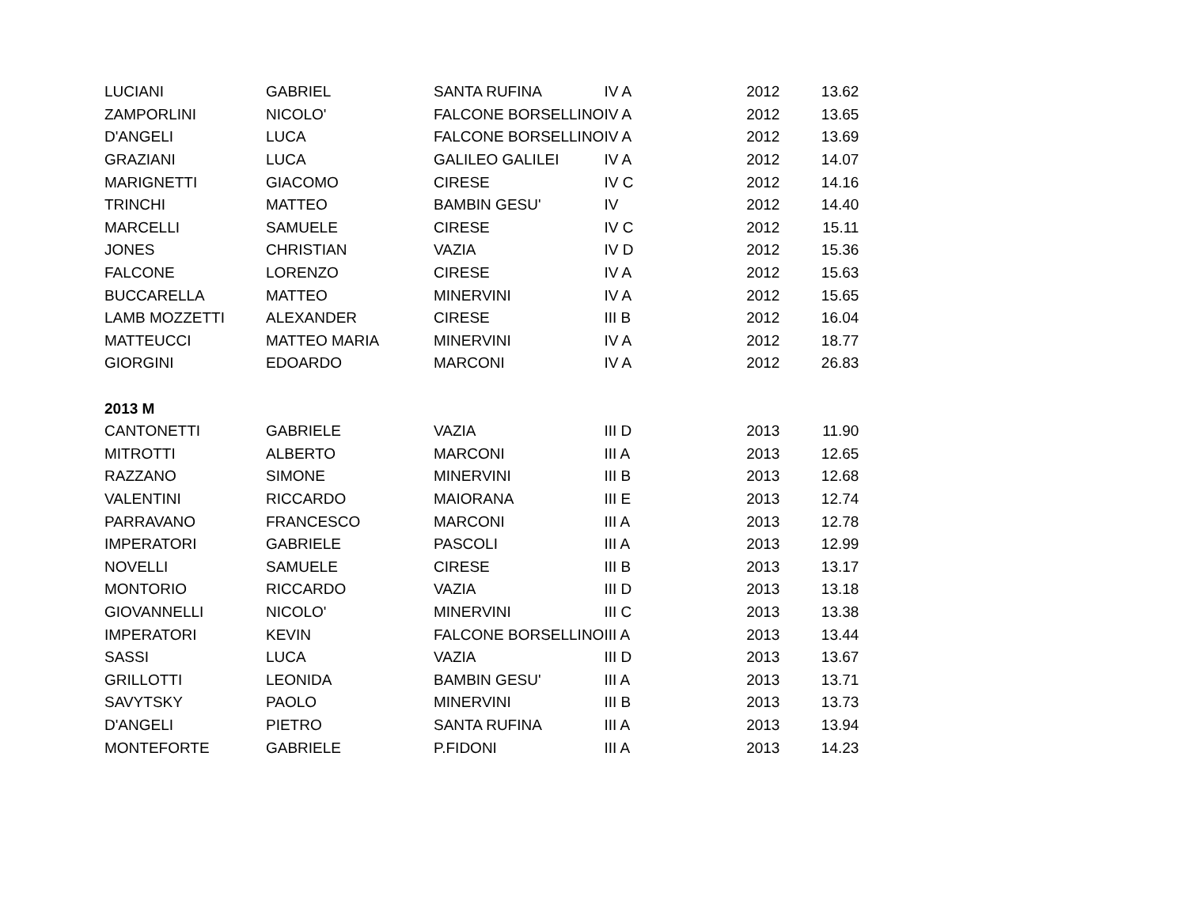| LUCIANI | GABRIEL | SANTA RUFINA | IV A | 2012 | 13.62 |
| ZAMPORLINI | NICOLO' | FALCONE BORSELLINO | IV A | 2012 | 13.65 |
| D'ANGELI | LUCA | FALCONE BORSELLINO | IV A | 2012 | 13.69 |
| GRAZIANI | LUCA | GALILEO GALILEI | IV A | 2012 | 14.07 |
| MARIGNETTI | GIACOMO | CIRESE | IV C | 2012 | 14.16 |
| TRINCHI | MATTEO | BAMBIN GESU' | IV | 2012 | 14.40 |
| MARCELLI | SAMUELE | CIRESE | IV C | 2012 | 15.11 |
| JONES | CHRISTIAN | VAZIA | IV D | 2012 | 15.36 |
| FALCONE | LORENZO | CIRESE | IV A | 2012 | 15.63 |
| BUCCARELLA | MATTEO | MINERVINI | IV A | 2012 | 15.65 |
| LAMB MOZZETTI | ALEXANDER | CIRESE | III B | 2012 | 16.04 |
| MATTEUCCI | MATTEO MARIA | MINERVINI | IV A | 2012 | 18.77 |
| GIORGINI | EDOARDO | MARCONI | IV A | 2012 | 26.83 |
| 2013 M | | | | | |
| CANTONETTI | GABRIELE | VAZIA | III D | 2013 | 11.90 |
| MITROTTI | ALBERTO | MARCONI | III A | 2013 | 12.65 |
| RAZZANO | SIMONE | MINERVINI | III B | 2013 | 12.68 |
| VALENTINI | RICCARDO | MAIORANA | III E | 2013 | 12.74 |
| PARRAVANO | FRANCESCO | MARCONI | III A | 2013 | 12.78 |
| IMPERATORI | GABRIELE | PASCOLI | III A | 2013 | 12.99 |
| NOVELLI | SAMUELE | CIRESE | III B | 2013 | 13.17 |
| MONTORIO | RICCARDO | VAZIA | III D | 2013 | 13.18 |
| GIOVANNELLI | NICOLO' | MINERVINI | III C | 2013 | 13.38 |
| IMPERATORI | KEVIN | FALCONE BORSELLINO | III A | 2013 | 13.44 |
| SASSI | LUCA | VAZIA | III D | 2013 | 13.67 |
| GRILLOTTI | LEONIDA | BAMBIN GESU' | III A | 2013 | 13.71 |
| SAVYTSKY | PAOLO | MINERVINI | III B | 2013 | 13.73 |
| D'ANGELI | PIETRO | SANTA RUFINA | III A | 2013 | 13.94 |
| MONTEFORTE | GABRIELE | P.FIDONI | III A | 2013 | 14.23 |